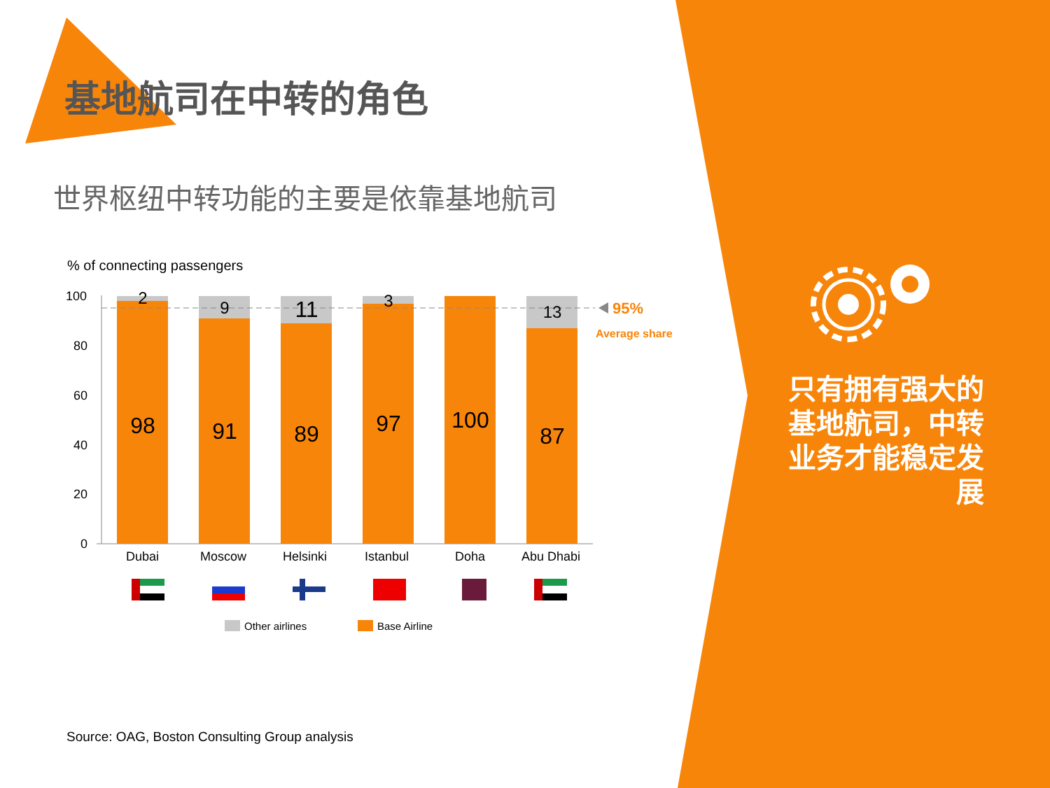基地航司在中转的角色
世界枢纽中转功能的主要是依靠基地航司
% of connecting passengers
100
80
60
40
20
0
2 9 11 3
13
98 91 89 97 100
87
95%
Average share
Dubai Moscow Helsinki Istanbul Doha Abu Dhabi
Other airlines Base Airline
只有拥有强大的基地航司，中转业务才能稳定发展
Source: OAG, Boston Consulting Group analysis